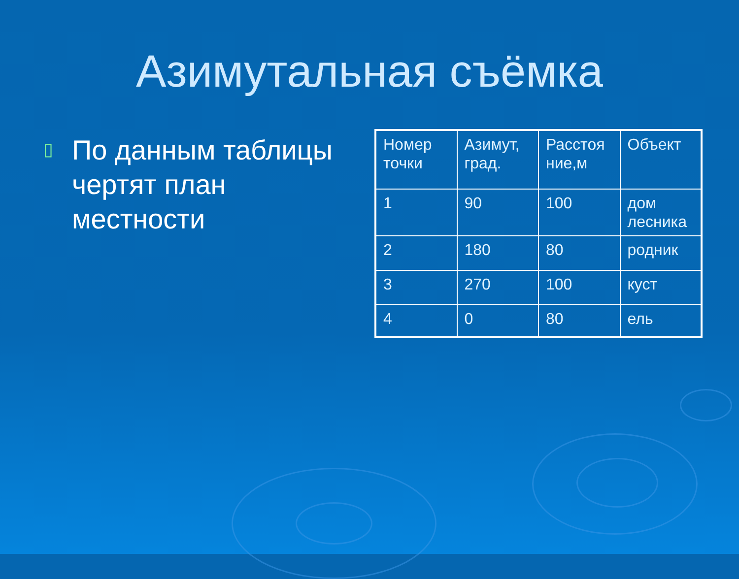Азимутальная съёмка
▯
По данным таблицы чертят план местности
| Номер точки | Азимут, град. | Расстоя ние,м | Объект |
| 1 | 90 | 100 | дом лесника |
| 2 | 180 | 80 | родник |
| 3 | 270 | 100 | куст |
| 4 | 0 | 80 | ель |